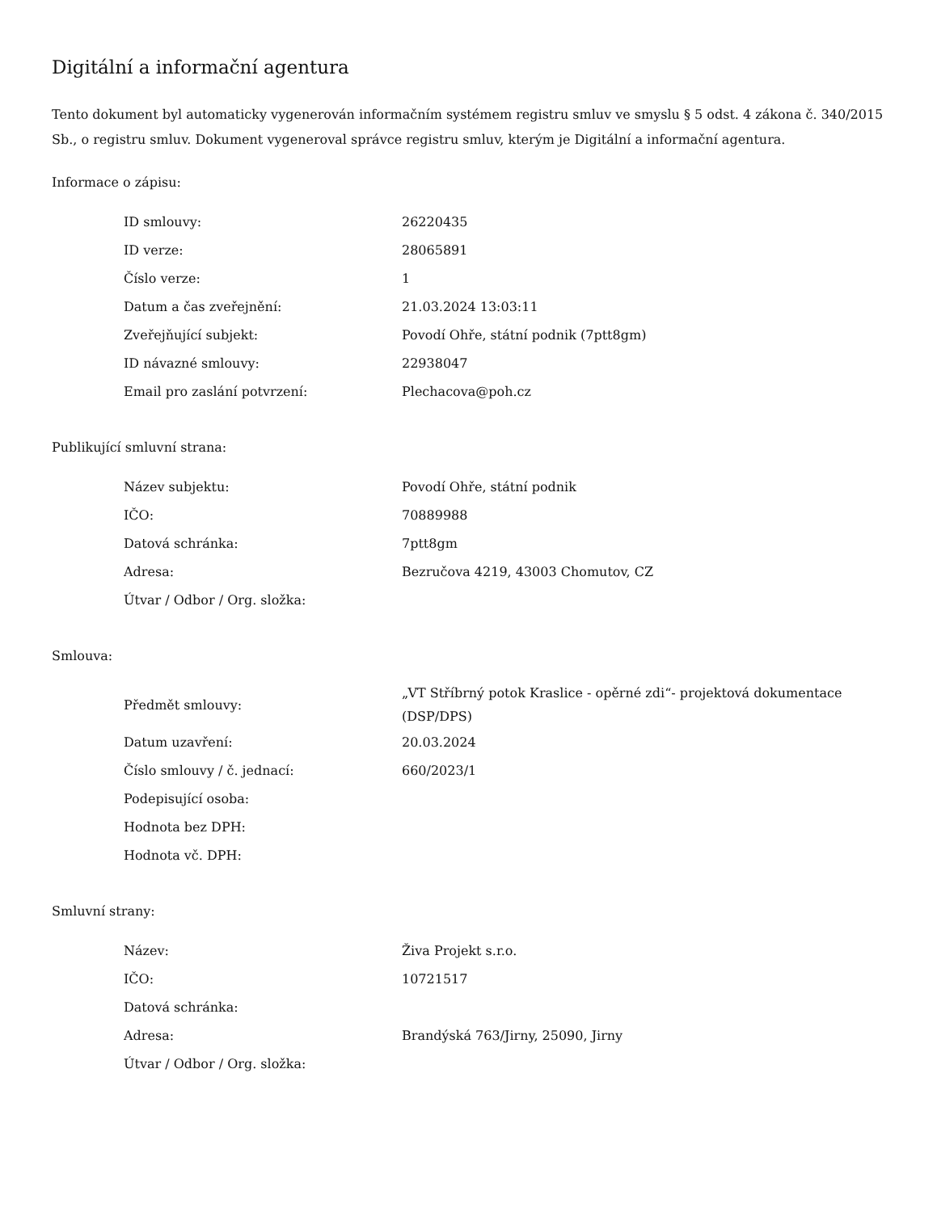Digitální a informační agentura
Tento dokument byl automaticky vygenerován informačním systémem registru smluv ve smyslu § 5 odst. 4 zákona č. 340/2015 Sb., o registru smluv. Dokument vygeneroval správce registru smluv, kterým je Digitální a informační agentura.
Informace o zápisu:
| ID smlouvy: | 26220435 |
| ID verze: | 28065891 |
| Číslo verze: | 1 |
| Datum a čas zveřejnění: | 21.03.2024 13:03:11 |
| Zveřejňující subjekt: | Povodí Ohře, státní podnik (7ptt8gm) |
| ID návazné smlouvy: | 22938047 |
| Email pro zaslání potvrzení: | Plechacova@poh.cz |
Publikující smluvní strana:
| Název subjektu: | Povodí Ohře, státní podnik |
| IČO: | 70889988 |
| Datová schránka: | 7ptt8gm |
| Adresa: | Bezručova 4219, 43003 Chomutov, CZ |
| Útvar / Odbor / Org. složka: | |
Smlouva:
| Předmět smlouvy: | „VT Stříbrný potok Kraslice - opěrné zdi“- projektová dokumentace (DSP/DPS) |
| Datum uzavření: | 20.03.2024 |
| Číslo smlouvy / č. jednací: | 660/2023/1 |
| Podepisující osoba: | |
| Hodnota bez DPH: | |
| Hodnota vč. DPH: | |
Smluvní strany:
| Název: | Živa Projekt s.r.o. |
| IČO: | 10721517 |
| Datová schránka: | |
| Adresa: | Brandýská 763/Jirny, 25090, Jirny |
| Útvar / Odbor / Org. složka: | |